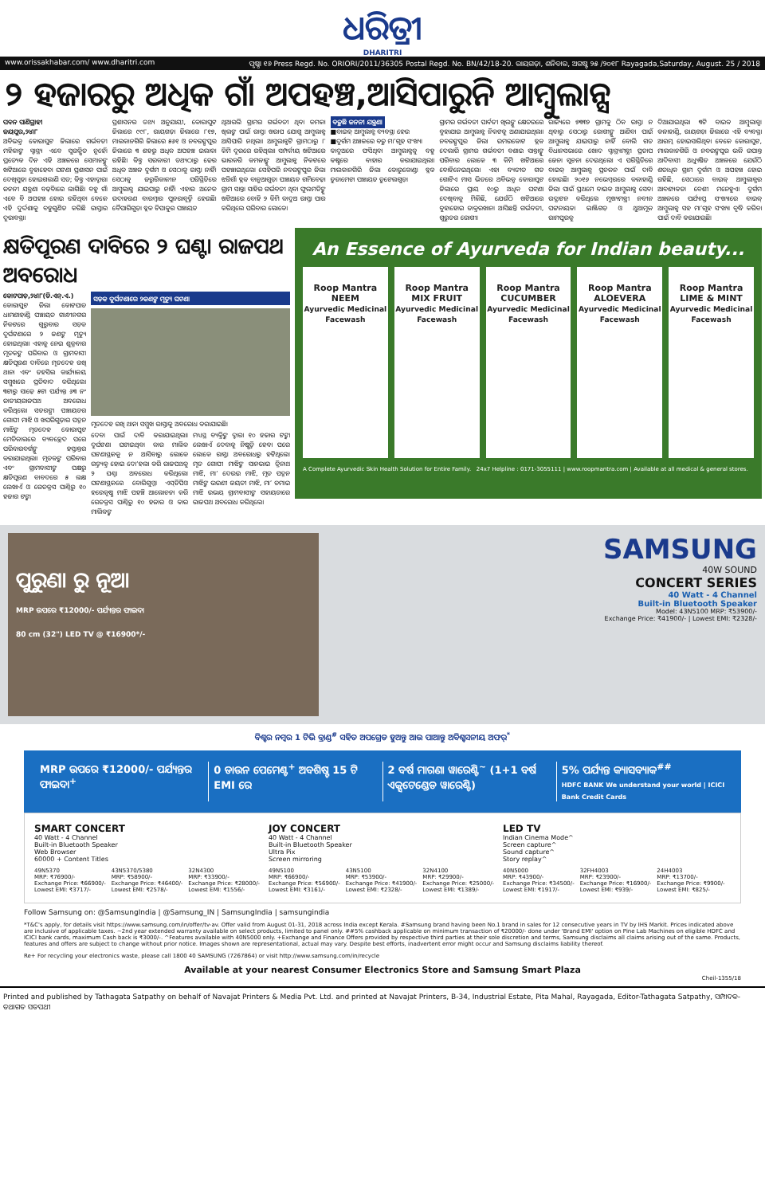ଧରିତ୍ରୀ
DHARITRI
www.orissakhabar.com/ www.dharitri.com ପୃଷ୍ଠା ୧୬ Press Regd. No. ORIORI/2011/36305 Postal Regd. No. BN/42/18-20. ରାୟଗଡ଼ା, ଶନିବାର, ଅଗଷ୍ଟ ୨୫ /୨୦୧୮ Rayagada,Saturday, August. 25 / 2018
୨ ହଜାରରୁ ଅଧିକ ଗାଁ ଅପହଞ୍ଚ,ଆସିପାରୁନି ଆମ୍ବୁଲାନ୍ସ
ପବନ ପାଣିଗ୍ରାହୀ
ଜୟପୁର,୨୪।୮
ଅବିଭକ୍ତ କୋରାପୁଟ ଜିଲାରେ ଗର୍ଭବତୀ ମହିଳାଙ୍କ ସ୍ବାସ୍ଥ୍ୟ ଏବେ ସୁରକ୍ଷିତ ନୁହେଁ। ପ୍ରତ୍ୟେକ ଦିନ ଏହି ଅଞ୍ଚଳରେ ସେମାନଙ୍କୁ ଖଟିଆରେ ବୁହାହେବା ଘଟଣା ପ୍ରଶାସନ ପାଇଁ ଦେଖିସୁହା ହୋଇଗଲାଣି ସତ; କିନ୍ତୁ ଏହାଦ୍ବାରା ଜନନୀ ଯନ୍ତ୍ରଣା ବଢ଼ିବାରେ ଲାଗିଛି। ବହୁ ଗାଁ ଏବେ ବି ଅପହଞ୍ଚ ହୋଇ ରହିଥିବା ବେଳେ ଏହି ଦୁର୍ଦ୍ଦଶାକୁ ବହୁଗୁଣିତ କରିଛି ରାସ୍ତାର ଦୁରାବସ୍ଥା।
ପ୍ରଶାସନର ତଥ୍ୟ ଅନୁଯାୟୀ, କୋରାପୁଟ ଜିଲାରେ ୯୯୮, ରାୟଗଡ଼ା ଜିଲାରେ ୮୧୭, ମାଲକାନଗିରି ଜିଲାରେ ୫୬୧ ଓ ନବରଙ୍ଗପୁର ଜିଲାରେ ୩ ଶହରୁ ଅଧିକ ଅପହଞ୍ଚ ଇଲାକା ରହିଛି। କିନ୍ତୁ ସରକାରୀ ତଥ୍ୟଠାରୁ ଢେର ଅଧିକ ଅଞ୍ଚଳ ଦୁର୍ଗମ ଓ ସେଠାକୁ ରାସ୍ତା ନାହିଁ। ସେଠାକୁ ଜରୁରିକାଳୀନ ପରିସ୍ଥିତିରେ ଆମ୍ବୁଲାନ୍ସ ଯାଇପାରୁ ନାହିଁ। ଏହାର ଅନେକ ଉଦାହରଣ ବାରମ୍ବାର ପୁନରାବୃତ୍ତି ହେଉଛି। ବୈପାରିଗୁଡ଼ା ବ୍ଲକ ଚିପାକୁର ପଞ୍ଚାୟତ
ଥିଆରଲି ଗ୍ରାମର ଗର୍ଭବତୀ ଥିବା କମଳା ଖିଲଙ୍କ ପାଇଁ ରାସ୍ତା ଖରାପ ଯୋଗୁ ଆମ୍ବୁଲାନ୍ସ ଆସିପାରି ନଥିଲା। ଆମ୍ବୁଲାନ୍ସଟି ଗ୍ରାମଠାରୁ ୮ କିମି ଦୂରରେ ରହିଥିଲା। ସମ୍ପର୍କୀୟ ଖଟିଆରେ ଭାରକରି କମଳାଙ୍କୁ ଆମ୍ବୁଲାନ୍ସ ନିକଟରେ ପହଞ୍ଚାଇଥିଲେ। ସେହିପରି ନବରଙ୍ଗପୁର ଜିଲା ଝରିଗାଁ ବ୍ଲକ ବାନୁଆଗୁଡ଼ା ପଞ୍ଚାୟତ ଗମିବେଢ଼ା ଗ୍ରାମ ସାନ୍ତା ସାହିର ଗର୍ଭବତୀ ଥିବା ଫୁଲମତିଙ୍କୁ ଖଟିଆରେ ବୋହି ୨ କିମି କାଦୁଅ ରାସ୍ତା ପାର କରିଥିଲେ ପରିବାର ଲୋକେ।
ବଢୁଛି ଜନନୀ ଯନ୍ତ୍ରଣା
■ବାଇକ୍ ଆମ୍ବୁଲାନ୍ସ ବ୍ୟବସ୍ଥା ହେଉ
■ଦୁର୍ଗମ ଅଞ୍ଚଳରେ ବଢୁ ମା’ଗୃହ ସଂଖ୍ୟା
କାଦୁଅରେ ଫସିଥିବା ଆମ୍ବୁଲାନ୍ସକୁ ବହୁ କଷ୍ଟରେ ବାହାର କରାଯାଇଥିଲା। ମାଲକାନଗିରି ଜିଲା କୋରୁକୋଣ୍ଡା ବ୍ଲକ ଡୁଡାମେଟା ପଞ୍ଚାୟତ ଡୁଟେଲଗୁଡ଼ା
ଗ୍ରାମର ଗର୍ଭବତୀ ପାର୍ବତୀ ଖିଲଙ୍କୁ କ୍ଷେତରରେ ବୁହାଯାଇ ଆମ୍ବୁଲାନ୍ସ ନିକଟକୁ ଅଣାଯାଇଥିଲା। ନବରଙ୍ଗପୁର ଜିଲା ଉମରକୋଟ ବ୍ଲକ ଦେଲାରି ଗ୍ରାମର ଗର୍ଭବତୀ ବଶାଇ ସାନ୍ତାଙ୍କୁ ପରିବାର ଲୋକେ ୩ କିମି ଖଟିଆରେ ବୋହିନେଇଥିଲେ। ଏହା ବ୍ୟତୀତ ଗତ ଗୋଟିଏ ମାସ ଭିତରେ ଅବିଭକ୍ତ କୋରାପୁଟ ଜିଲାରେ ପ୍ରାୟ ୧୦ରୁ ଅଧିକ ଘଟଣା ଦେଖିବାକୁ ମିଳିଛି, ଯେଉଁଠି ଖଟିଆରେ ବୁହାହୋଇ ଡାକ୍ତରଖାନା ଆସିଛନ୍ତି ଗର୍ଭବତୀ, ଗୁରୁତର ରୋଗୀ।
ରାଜ୍ୟରେ ୭୩୩୨ ଗ୍ରାମକୁ ଠିକ ରାସ୍ତା ନ ଥିବାରୁ ସେଠାରୁ ରୋଗୀଙ୍କୁ ଆଣିବା ପାଇଁ ଆମ୍ବୁଲାନ୍ସ ଯାଇପାରୁ ନାହିଁ ବୋଲି ଗତ ବିଧାନସଭାରେ ଖୋଦ ସ୍ବାସ୍ଥ୍ୟମନ୍ତ୍ରୀ ପ୍ରତାପ ଜେନା ସୂଚନା ଦେଇଥିଲେ। ଏ ପରିସ୍ଥିତିରେ ବାଇକ୍ ଆମ୍ବୁଲାନ୍ସ ପ୍ରଚଳନ ପାଇଁ ଦାବି ହୋଇଛି। ୨୦୧୬ ନଭେମ୍ବରରେ କଳାହାଣ୍ଡି ଜିଲା ପାଇଁ ପ୍ରଥମେ ବାଇକ ଆମ୍ବୁଲାନ୍ସ ସେବା ଉଦ୍ଘାଟନ କରିଥିଲେ ମୁଖ୍ୟମନ୍ତ୍ରୀ ନବୀନ ପଟ୍ଟନାୟକ। ଲାଞ୍ଜିଗଡ଼ ଓ ଥୁଆମୂଳ ରାମପୁରକୁ
ଦିଆଯାଇଥିଲା ୩ଟି ବାଇକ ଆମ୍ବୁଲାନ୍ସ। କଳାହାଣ୍ଡି, ରାୟଗଡ଼ା ଜିଲାରେ ଏହି ବ୍ୟବସ୍ଥା ଆରମ୍ଭ ହୋଇସାରିଥିବା ବେଳେ କୋରାପୁଟ, ମାଲକାନଗିରି ଓ ନବରଙ୍ଗପୁର ଭଳି ଉପାନ୍ତ ଆଦିବାସୀ ଅଧ୍ୟୁଷିତ ଅଞ୍ଚଳରେ ଯେଉଁଠି ଶତାଧିକ ଗ୍ରାମ ଦୁର୍ଗମ ଓ ଅପହଞ୍ଚ ହୋଇ ରହିଛି, ସେଠାରେ ବାଇକ୍ ଆମ୍ବୁଲାନ୍ସର ଆବଶ୍ୟକତା ବେଶୀ ମନେହୁଏ। ଦୁର୍ଗମ ଅଞ୍ଚଳରେ ପର୍ଯ୍ୟାପ୍ତ ସଂଖ୍ୟାରେ ବାଇକ୍ ଆମ୍ବୁଲାନ୍ସ ସହ ମା’ଗୃହ ସଂଖ୍ୟା ବୃଦ୍ଧି କରିବା ପାଇଁ ଦାବି କରାଯାଉଛି।
କ୍ଷତିପୂରଣ ଦାବିରେ ୨ ଘଣ୍ଟା ରାଜପଥ ଅବରୋଧ
କୋଟପାଡ଼,୨୪।୮(ଡି.ଏନ୍.ଏ.)
କୋରାପୁଟ ଜିଲା କୋଟପାଡ ଧାମଣାହାଣ୍ଡି ପଞ୍ଚାୟତ ଗାନ୍ଧୀନଗର ନିକଟରେ ଗୁରୁବାର ସଡ଼କ ଦୁର୍ଘଟଣାରେ ୨ ଜଣଙ୍କ ମୃତ୍ୟୁ ହୋଇଥିଲା। ଏହାକୁ ନେଇ ଶୁକ୍ରବାର ମୃତକଙ୍କ ପରିବାର ଓ ଗ୍ରାମବାସୀ କ୍ଷତିପୂରଣ ଦାବିରେ ମୃତଦେହ ରଖି ଥାନା ଏବଂ ତହସିଲ କାର୍ଯ୍ୟାଳୟ ସମ୍ମୁଖରେ ପ୍ରତିବାଦ କରିଥିଲେ। ୩ଟାରୁ ସାଢ଼େ ୫ଟା ପର୍ଯ୍ୟନ୍ତ ୬୩ ନଂ ଜାତୀୟରାଜପଥ ଅବରୋଧ କରିଥିଲେ। ସତରଙ୍ଗା ପଞ୍ଚାୟତର ଗୋପୀ ମାଝି ଓ ଖପରିଗୁଡ଼ାର ପଦ୍ମନ ମାଝିଙ୍କ ମୃତଦେହ କୋରାପୁଟ ମେଡିକାଲରେ ବ୍ୟବଚ୍ଛେଦ ପରେ ପରିବାରବର୍ଗଙ୍କୁ ହସ୍ତାନ୍ତର କରାଯାଇଥିଲା। ମୃତକଙ୍କ ପରିବାର ଏବଂ ଗ୍ରାମବାସୀଙ୍କ ପକ୍ଷରୁ କ୍ଷତିପୂରଣ ବାବଦରେ ୫ ଲକ୍ଷ ଲେଖାଏଁ ଓ ରେଡକ୍ରସ ପାଣ୍ଠିରୁ ୧୦ ହଜାର ଟଙ୍କା
ସଡ଼କ ଦୁର୍ଘଟଣାରେ ୨ଜଣଙ୍କ ମୃତ୍ୟୁ ଘଟଣା
ମୃତଦେହ ରଖି ଥାନା ସମ୍ମୁଖ ରାସ୍ତାକୁ ଅବରୋଧ କରାଯାଇଛି।
ଦେବା ପାଇଁ ଦାବି କରାଯାଇଥିଲା। ଦୁର୍ଘଟଣା ଘଟାଇଥିବା କାର ମାଲିକ ଘଟଣାସ୍ଥଳକୁ ନ ଆସିବାରୁ ଲୋକେ ଉତ୍ତ୍ୟକ୍ତ ହୋଇ ଦୋ’ହଲା କରି ରାଜପଥକୁ ୨ ଘଣ୍ଟା ଅବରୋଧ କରିଥିଲେ। ଘଟଣାସ୍ଥଳରେ ବୋରିଗୁମ୍ମା ଏସ୍‌ଡିପିଓ ହରେକୃଷ୍ଣ ମାଝି ପହଞ୍ଚି ଆଲୋଚନା କରି ରେଡକ୍ରସ ପାଣ୍ଠିରୁ ୧୦ ହଜାର ଓ କାର ମାଲିକଙ୍କ
ମଧ୍ୟସ୍ଥ ବ୍ୟକ୍ତିଙ୍କ ଦ୍ବାରା ୧୦ ହଜାର ଟଙ୍କା ଲେଖାଏଁ ଦେବାକୁ ନିଷ୍ପତ୍ତି ହେବା ପରେ ଲୋକେ ରାସ୍ତା ଅବରୋଧରୁ ହଟିଥିଲେ। ମୃତ ଗୋପୀ ମାଝିଙ୍କ ସାନଭାଇ ତ୍ରିନାଥ ମାଝି, ମା’ ଦେଉଇ ମାଝି, ମୃତ ପଦ୍ମନ ମାଝିଙ୍କ ଭଉଣୀ ଜୟତୀ ମାଝି, ମା’ ଡମାଇ ମାଝି ଉଭୟ ଗ୍ରାମବାସୀଙ୍କ ସହାୟତାରେ ରାଜପଥ ଅବରୋଧ କରିଥିଲେ।
An Essence of Ayurveda for Indian beauty...
Roop Mantra
NEEM
Ayurvedic Medicinal Facewash
Roop Mantra
MIX FRUIT
Ayurvedic Medicinal Facewash
Roop Mantra
CUCUMBER
Ayurvedic Medicinal Facewash
Roop Mantra
ALOEVERA
Ayurvedic Medicinal Facewash
Roop Mantra
LIME & MINT
Ayurvedic Medicinal Facewash
A Complete Ayurvedic Skin Health Solution for Entire Family. 24x7 Helpline : 0171-3055111 | www.roopmantra.com | Available at all medical & general stores.
ପୁରୁଣା ରୁ ନୂଆ
MRP ଉପରେ ₹12000/- ପର୍ଯ୍ୟନ୍ତର ଫାଇଦା
80 cm (32") LED TV @ ₹16900*/-
SAMSUNG
40W SOUND
CONCERT SERIES
40 Watt - 4 Channel
Built-in Bluetooth Speaker
Model: 43N5100 MRP: ₹53900/-
Exchange Price: ₹41900/- | Lowest EMI: ₹2328/-
ବିଶ୍ବର ନମ୍ବର 1 ଟିଭି ବ୍ରାଣ୍ଡ<sup>#</sup> ସହିତ ଅପଗ୍ରେଡ ହୁଅନ୍ତୁ ଆଉ ପାଆନ୍ତୁ ଅବିଶ୍ବସନୀୟ ଅଫର୍<sup>*</sup>
MRP ଉପରେ ₹12000/- ପର୍ଯ୍ୟନ୍ତର ଫାଇଦା<sup>+</sup>
0 ଡାଉନ ପେମେଣ୍ଟ<sup>+</sup> ଅବଶିଷ୍ଟ 15 ଟି EMI ରେ
2 ବର୍ଷ ମାଗଣା ୱାରେଣ୍ଟି<sup>~</sup> (1+1 ବର୍ଷ ଏକ୍ସଟେଣ୍ଡେଡ ୱାରେଣ୍ଟି)
5% ପର୍ଯ୍ୟନ୍ତ କ୍ୟାସବ୍ୟାକ<sup>##</sup>
HDFC BANK We understand your world | ICICI Bank Credit Cards
SMART CONCERT
40 Watt - 4 Channel
Built-in Bluetooth Speaker
Web Browser
60000 + Content Titles
49N5370
MRP: ₹76900/-
Exchange Price: ₹66900/-
Lowest EMI: ₹3717/- 43N5370/5380
MRP: ₹58900/-
Exchange Price: ₹46400/-
Lowest EMI: ₹2578/- 32N4300
MRP: ₹33900/-
Exchange Price: ₹28000/-
Lowest EMI: ₹1556/-
JOY CONCERT
40 Watt - 4 Channel
Built-in Bluetooth Speaker
Ultra Pix
Screen mirroring
49N5100
MRP: ₹66900/-
Exchange Price: ₹56900/-
Lowest EMI: ₹3161/- 43N5100
MRP: ₹53900/-
Exchange Price: ₹41900/-
Lowest EMI: ₹2328/- 32N4100
MRP: ₹29900/-
Exchange Price: ₹25000/-
Lowest EMI: ₹1389/-
LED TV
Indian Cinema Mode^
Screen capture^
Sound capture^
Story replay^
40N5000
MRP: ₹43900/-
Exchange Price: ₹34500/-
Lowest EMI: ₹1917/- 32FH4003
MRP: ₹23900/-
Exchange Price: ₹16900/-
Lowest EMI: ₹939/- 24H4003
MRP: ₹13700/-
Exchange Price: ₹9900/-
Lowest EMI: ₹825/-
Follow Samsung on: @SamsungIndia | @Samsung_IN | SamsungIndia | samsungindia
*T&C's apply, for details visit https://www.samsung.com/in/offer/tv-av. Offer valid from August 01-31, 2018 across India except Kerala. #Samsung brand having been No.1 brand in sales for 12 consecutive years in TV by IHS Markit. Prices indicated above are inclusive of applicable taxes. ~2nd year extended warranty available on select products, limited to panel only. ##5% cashback applicable on minimum transaction of ₹20000/- done under 'Brand EMI' option on Pine Lab Machines on eligible HDFC and ICICI bank cards, maximum Cash back is ₹3000/-. ^Features available with 40N5000 only. +Exchange and Finance Offers provided by respective third parties at their sole discretion and terms, Samsung disclaims all claims arising out of the same. Products, features and offers are subject to change without prior notice. Images shown are representational, actual may vary. Despite best efforts, inadvertent error might occur and Samsung disclaims liability thereof.
Re+ For recycling your electronics waste, please call 1800 40 SAMSUNG (7267864) or visit http://www.samsung.com/in/recycle
Available at your nearest Consumer Electronics Store and Samsung Smart Plaza
Cheil-1355/18
Printed and published by Tathagata Satpathy on behalf of Navajat Printers & Media Pvt. Ltd. and printed at Navajat Printers, B-34, Industrial Estate, Pita Mahal, Rayagada, Editor-Tathagata Satpathy, ସମ୍ପାଦକ- ତଥାଗତ ସତପଥୀ